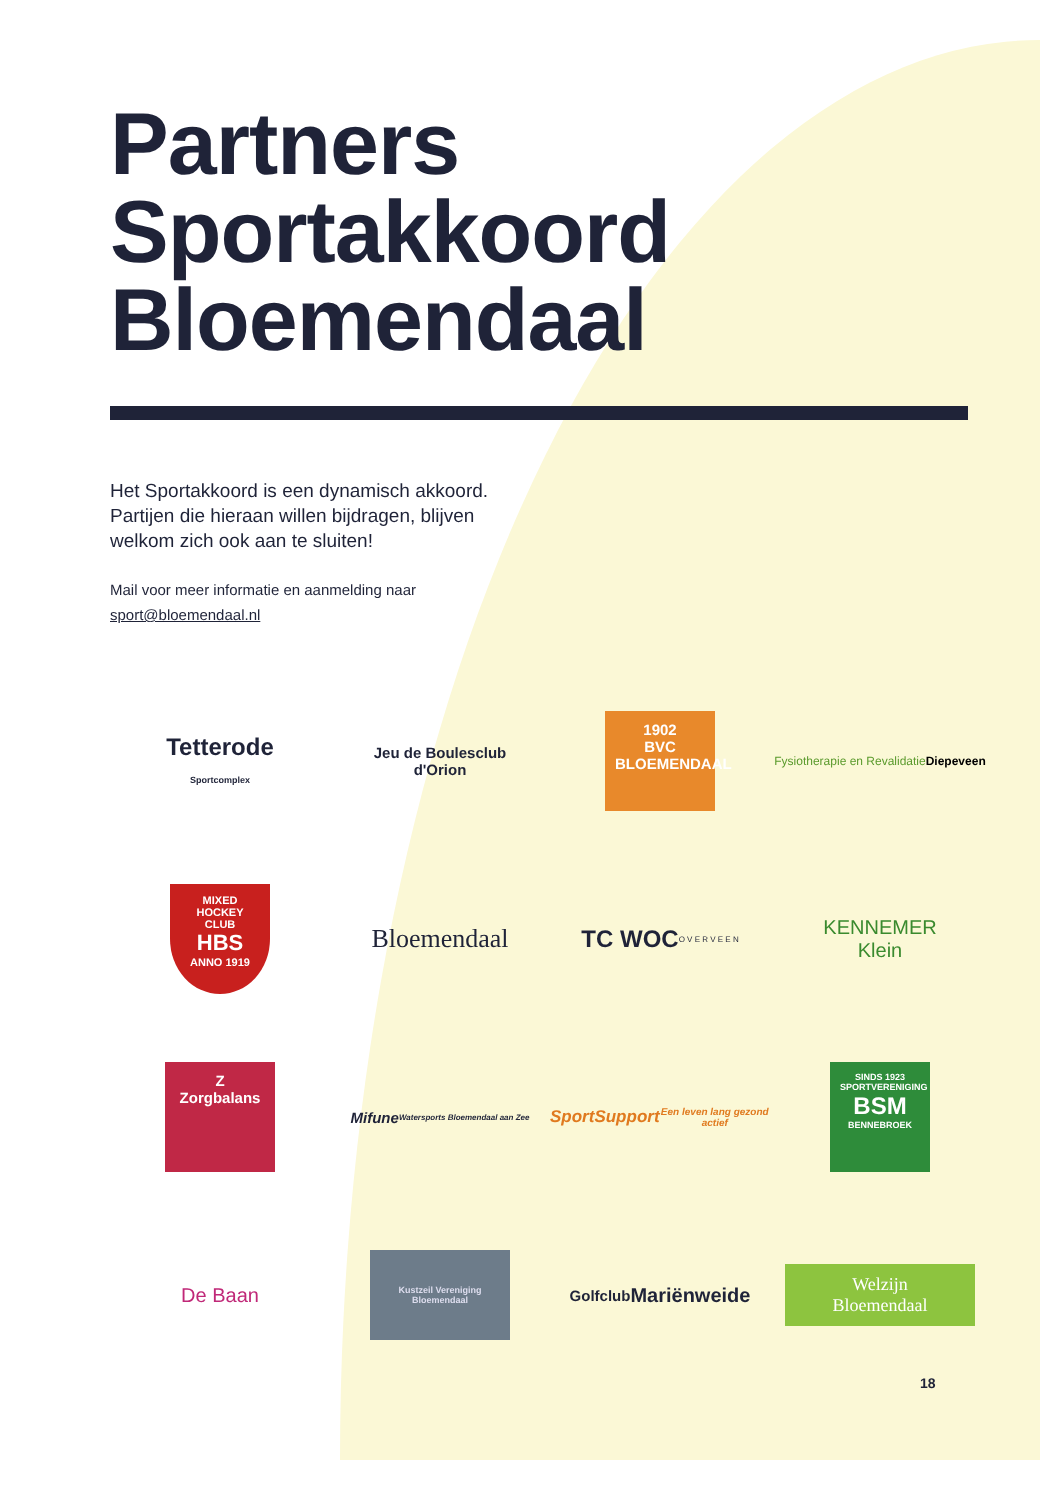Partners
Sportakkoord
Bloemendaal
Het Sportakkoord is een dynamisch akkoord.
Partijen die hieraan willen bijdragen, blijven
welkom zich ook aan te sluiten!
Mail voor meer informatie en aanmelding naar
sport@bloemendaal.nl
Tetterode
Sportcomplex
Jeu de Boulesclub
d'Orion
1902
BVC
BLOEMENDAAL
Fysiotherapie en Revalidatie
Diepeveen
MIXED HOCKEY CLUB
HBS
ANNO 1919
Bloemendaal
TC WOC
O V E R V E E N
KENNEMER
Klein
Z
Zorgbalans
Mifune
Watersports Bloemendaal aan Zee
SportSupport
Een leven lang gezond actief
SINDS 1923
SPORTVERENIGING
BSM
BENNEBROEK
De Baan
Kustzeil Vereniging Bloemendaal
Golfclub
Mariënweide
Welzijn
Bloemendaal
18